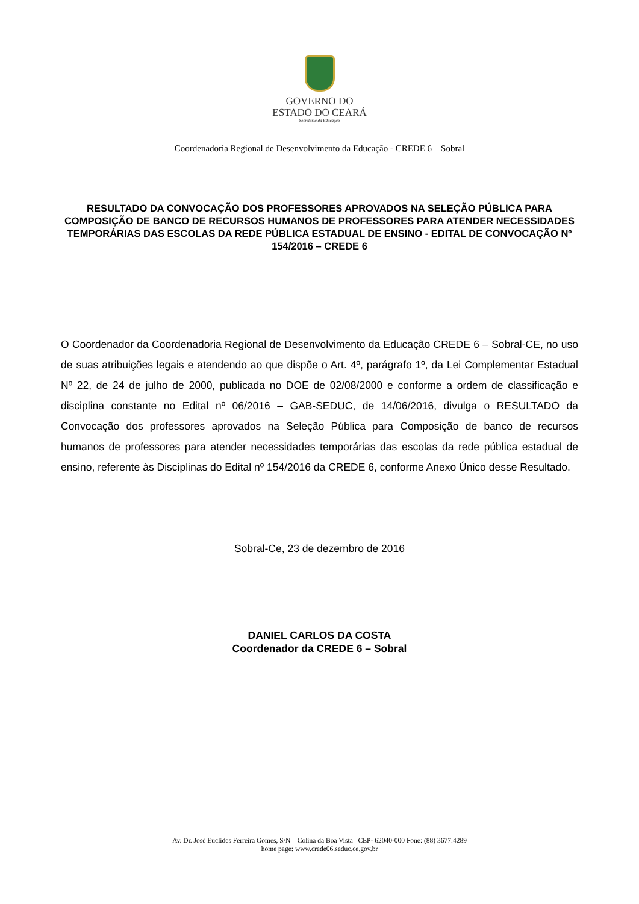GOVERNO DO
ESTADO DO CEARÁ
Secretaria da Educação
Coordenadoria Regional de Desenvolvimento da Educação - CREDE 6 – Sobral
RESULTADO DA CONVOCAÇÃO DOS PROFESSORES APROVADOS NA SELEÇÃO PÚBLICA PARA COMPOSIÇÃO DE BANCO DE RECURSOS HUMANOS DE PROFESSORES PARA ATENDER NECESSIDADES TEMPORÁRIAS DAS ESCOLAS DA REDE PÚBLICA ESTADUAL DE ENSINO - EDITAL DE CONVOCAÇÃO Nº 154/2016 – CREDE 6
O Coordenador da Coordenadoria Regional de Desenvolvimento da Educação CREDE 6 – Sobral-CE, no uso de suas atribuições legais e atendendo ao que dispõe o Art. 4º, parágrafo 1º, da Lei Complementar Estadual Nº 22, de 24 de julho de 2000, publicada no DOE de 02/08/2000 e conforme a ordem de classificação e disciplina constante no Edital nº 06/2016 – GAB-SEDUC, de 14/06/2016, divulga o RESULTADO da Convocação dos professores aprovados na Seleção Pública para Composição de banco de recursos humanos de professores para atender necessidades temporárias das escolas da rede pública estadual de ensino, referente às Disciplinas do Edital nº 154/2016 da CREDE 6, conforme Anexo Único desse Resultado.
Sobral-Ce, 23 de dezembro de 2016
DANIEL CARLOS DA COSTA
Coordenador da CREDE 6 – Sobral
Av. Dr. José Euclides Ferreira Gomes, S/N – Colina da Boa Vista –CEP- 62040-000 Fone: (88) 3677.4289
home page: www.crede06.seduc.ce.gov.br